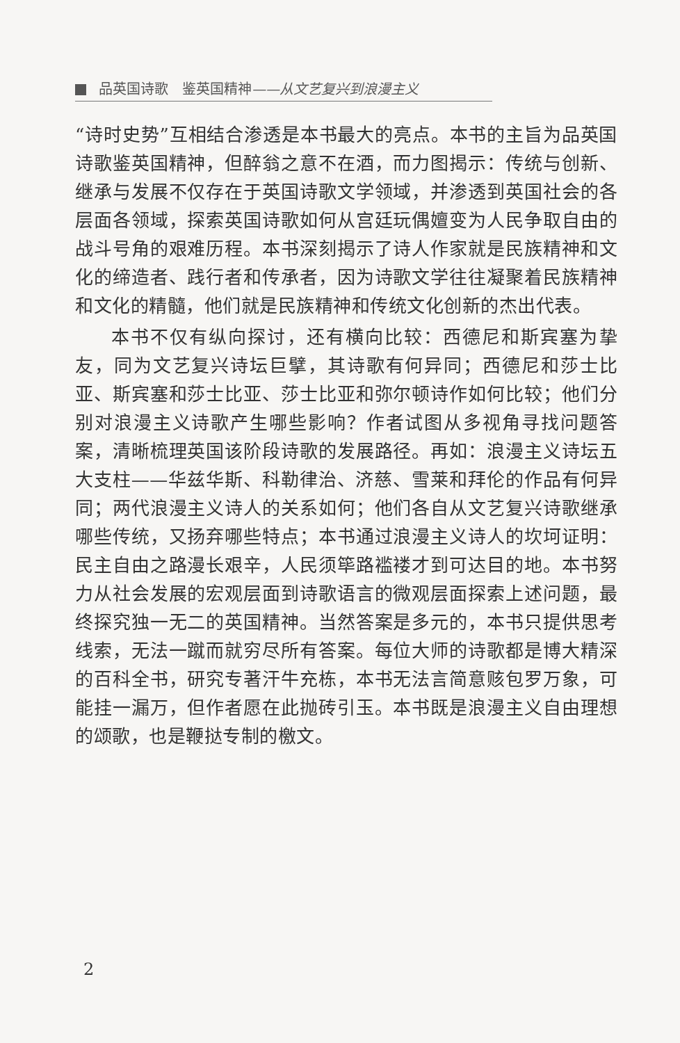品英国诗歌　鉴英国精神——从文艺复兴到浪漫主义
“诗时史势”互相结合渗透是本书最大的亮点。本书的主旨为品英国诗歌鉴英国精神，但醉翁之意不在酒，而力图揭示：传统与创新、继承与发展不仅存在于英国诗歌文学领域，并渗透到英国社会的各层面各领域，探索英国诗歌如何从宫廷玩偶嬗变为人民争取自由的战斗号角的艰难历程。本书深刻揭示了诗人作家就是民族精神和文化的缔造者、践行者和传承者，因为诗歌文学往往凝聚着民族精神和文化的精髓，他们就是民族精神和传统文化创新的杰出代表。
本书不仅有纵向探讨，还有横向比较：西德尼和斯宾塞为挚友，同为文艺复兴诗坛巨擘，其诗歌有何异同；西德尼和莎士比亚、斯宾塞和莎士比亚、莎士比亚和弥尔顿诗作如何比较；他们分别对浪漫主义诗歌产生哪些影响？作者试图从多视角寻找问题答案，清晰梳理英国该阶段诗歌的发展路径。再如：浪漫主义诗坛五大支柱——华兹华斯、科勒律治、济慈、雪莱和拜伦的作品有何异同；两代浪漫主义诗人的关系如何；他们各自从文艺复兴诗歌继承哪些传统，又扬弃哪些特点；本书通过浪漫主义诗人的坎坷证明：民主自由之路漫长艰辛，人民须筚路褴褛才到可达目的地。本书努力从社会发展的宏观层面到诗歌语言的微观层面探索上述问题，最终探究独一无二的英国精神。当然答案是多元的，本书只提供思考线索，无法一蹴而就穷尽所有答案。每位大师的诗歌都是博大精深的百科全书，研究专著汗牛充栋，本书无法言简意赅包罗万象，可能挂一漏万，但作者愿在此抛砖引玉。本书既是浪漫主义自由理想的颂歌，也是鞭挞专制的檄文。
2